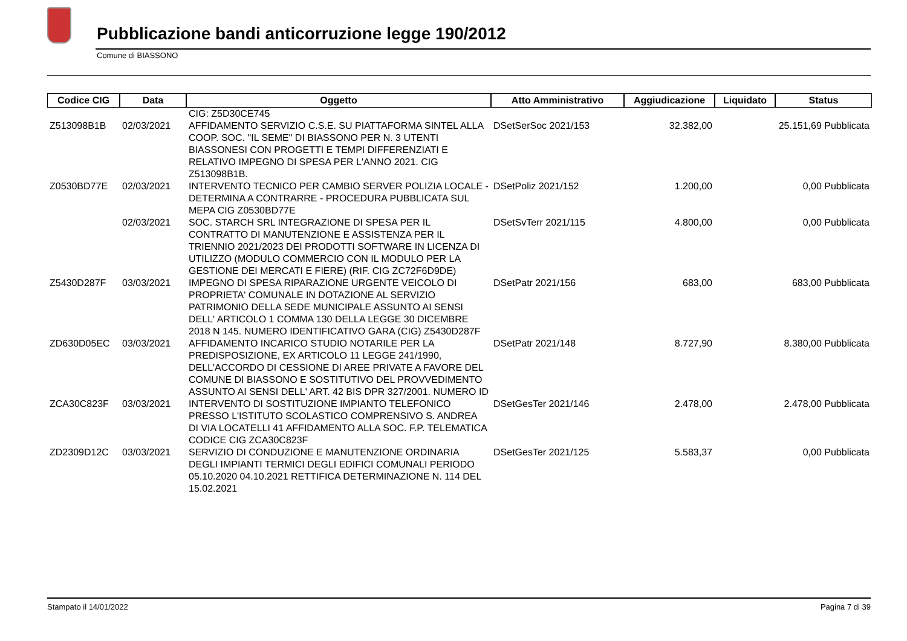Pubblicazione bandi anticorruzione legge 190/2012
Comune di BIASSONO
| Codice CIG | Data | Oggetto | Atto Amministrativo | Aggiudicazione | Liquidato | Status |
| --- | --- | --- | --- | --- | --- | --- |
| | | CIG: Z5D30CE745 | | | | |
| Z513098B1B | 02/03/2021 | AFFIDAMENTO SERVIZIO C.S.E. SU PIATTAFORMA SINTEL ALLA COOP. SOC. "IL SEME" DI BIASSONO PER N. 3 UTENTI BIASSONESI CON PROGETTI E TEMPI DIFFERENZIATI E RELATIVO IMPEGNO DI SPESA PER L'ANNO 2021. CIG Z513098B1B. | DSetSerSoc 2021/153 | 32.382,00 | 25.151,69 Pubblicata | |
| Z0530BD77E | 02/03/2021 | INTERVENTO TECNICO PER CAMBIO SERVER POLIZIA LOCALE - DETERMINA A CONTRARRE - PROCEDURA PUBBLICATA SUL MEPA CIG Z0530BD77E | DSetPoliz 2021/152 | 1.200,00 | 0,00 Pubblicata | |
| | 02/03/2021 | SOC. STARCH SRL INTEGRAZIONE DI SPESA PER IL CONTRATTO DI MANUTENZIONE E ASSISTENZA PER IL TRIENNIO 2021/2023 DEI PRODOTTI SOFTWARE IN LICENZA DI UTILIZZO (MODULO COMMERCIO CON IL MODULO PER LA GESTIONE DEI MERCATI E FIERE) (RIF. CIG ZC72F6D9DE) | DSetSvTerr 2021/115 | 4.800,00 | 0,00 Pubblicata | |
| Z5430D287F | 03/03/2021 | IMPEGNO DI SPESA RIPARAZIONE URGENTE VEICOLO DI PROPRIETA' COMUNALE IN DOTAZIONE AL SERVIZIO PATRIMONIO DELLA SEDE MUNICIPALE ASSUNTO AI SENSI DELL' ARTICOLO 1 COMMA 130 DELLA LEGGE 30 DICEMBRE 2018 N 145. NUMERO IDENTIFICATIVO GARA (CIG) Z5430D287F | DSetPatr 2021/156 | 683,00 | 683,00 Pubblicata | |
| ZD630D05EC | 03/03/2021 | AFFIDAMENTO INCARICO STUDIO NOTARILE PER LA PREDISPOSIZIONE, EX ARTICOLO 11 LEGGE 241/1990, DELL'ACCORDO DI CESSIONE DI AREE PRIVATE A FAVORE DEL COMUNE DI BIASSONO E SOSTITUTIVO DEL PROVVEDIMENTO ASSUNTO AI SENSI DELL' ART. 42 BIS DPR 327/2001. NUMERO ID | DSetPatr 2021/148 | 8.727,90 | 8.380,00 Pubblicata | |
| ZCA30C823F | 03/03/2021 | INTERVENTO DI SOSTITUZIONE IMPIANTO TELEFONICO PRESSO L'ISTITUTO SCOLASTICO COMPRENSIVO S. ANDREA DI VIA LOCATELLI 41 AFFIDAMENTO ALLA SOC. F.P. TELEMATICA CODICE CIG ZCA30C823F | DSetGesTer 2021/146 | 2.478,00 | 2.478,00 Pubblicata | |
| ZD2309D12C | 03/03/2021 | SERVIZIO DI CONDUZIONE E MANUTENZIONE ORDINARIA DEGLI IMPIANTI TERMICI DEGLI EDIFICI COMUNALI PERIODO 05.10.2020 04.10.2021 RETTIFICA DETERMINAZIONE N. 114 DEL 15.02.2021 | DSetGesTer 2021/125 | 5.583,37 | 0,00 Pubblicata | |
Stampato il 14/01/2022 Pagina 7 di 39